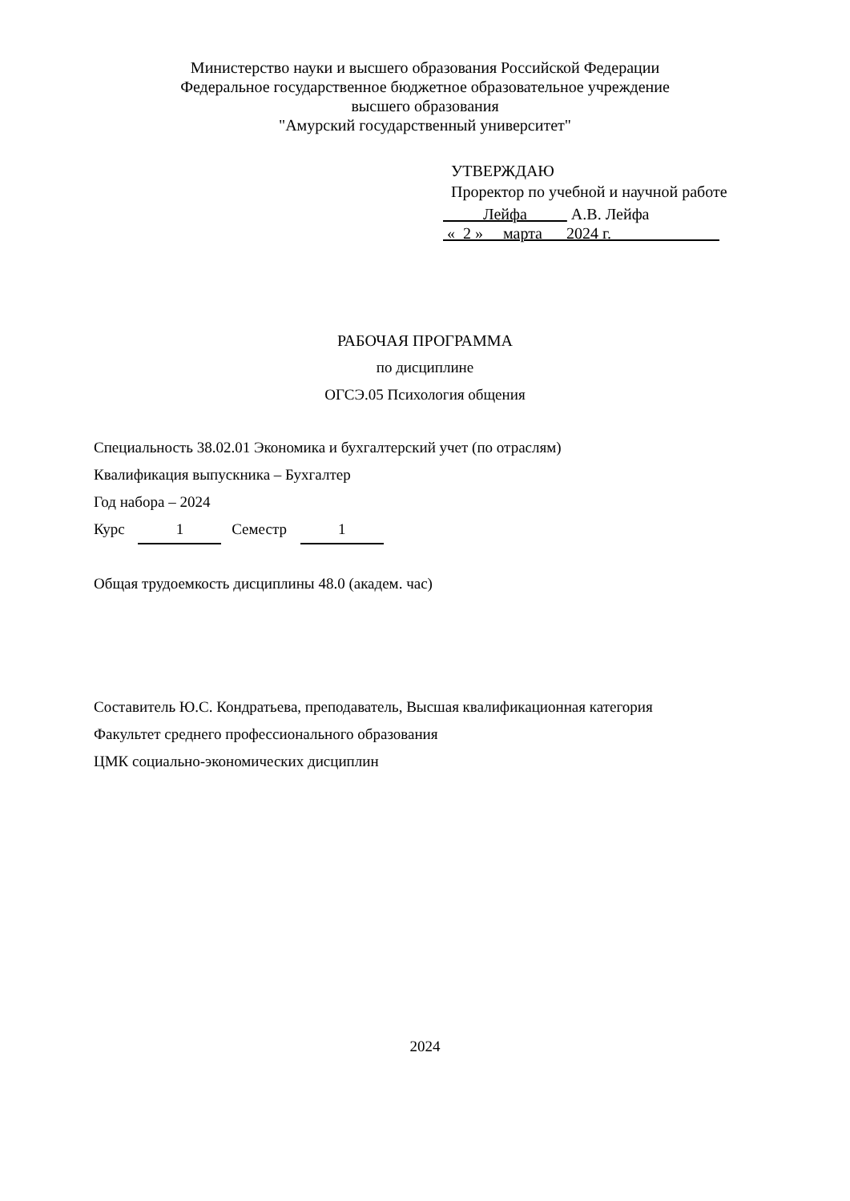Министерство науки и высшего образования Российской Федерации
Федеральное государственное бюджетное образовательное учреждение
высшего образования
"Амурский государственный университет"
УТВЕРЖДАЮ
Проректор по учебной и научной работе
Лейфа А.В. Лейфа
« 2 » марта 2024 г.
РАБОЧАЯ ПРОГРАММА
по дисциплине
ОГСЭ.05 Психология общения
Специальность 38.02.01 Экономика и бухгалтерский учет (по отраслям)
Квалификация выпускника – Бухгалтер
Год набора – 2024
Курс 1 Семестр 1
Общая трудоемкость дисциплины 48.0 (академ. час)
Составитель Ю.С. Кондратьева, преподаватель, Высшая квалификационная категория
Факультет среднего профессионального образования
ЦМК социально-экономических дисциплин
2024